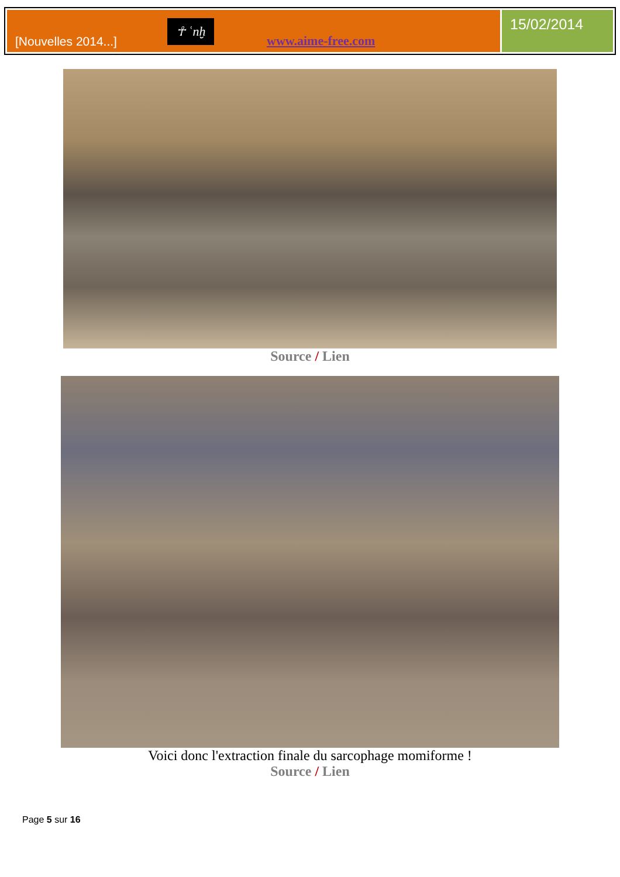[Nouvelles 2014...]
☥ ʿnḫ
www.aime-free.com
15/02/2014
Source / Lien
Voici donc l'extraction finale du sarcophage momiforme !
Source / Lien
Page 5 sur 16